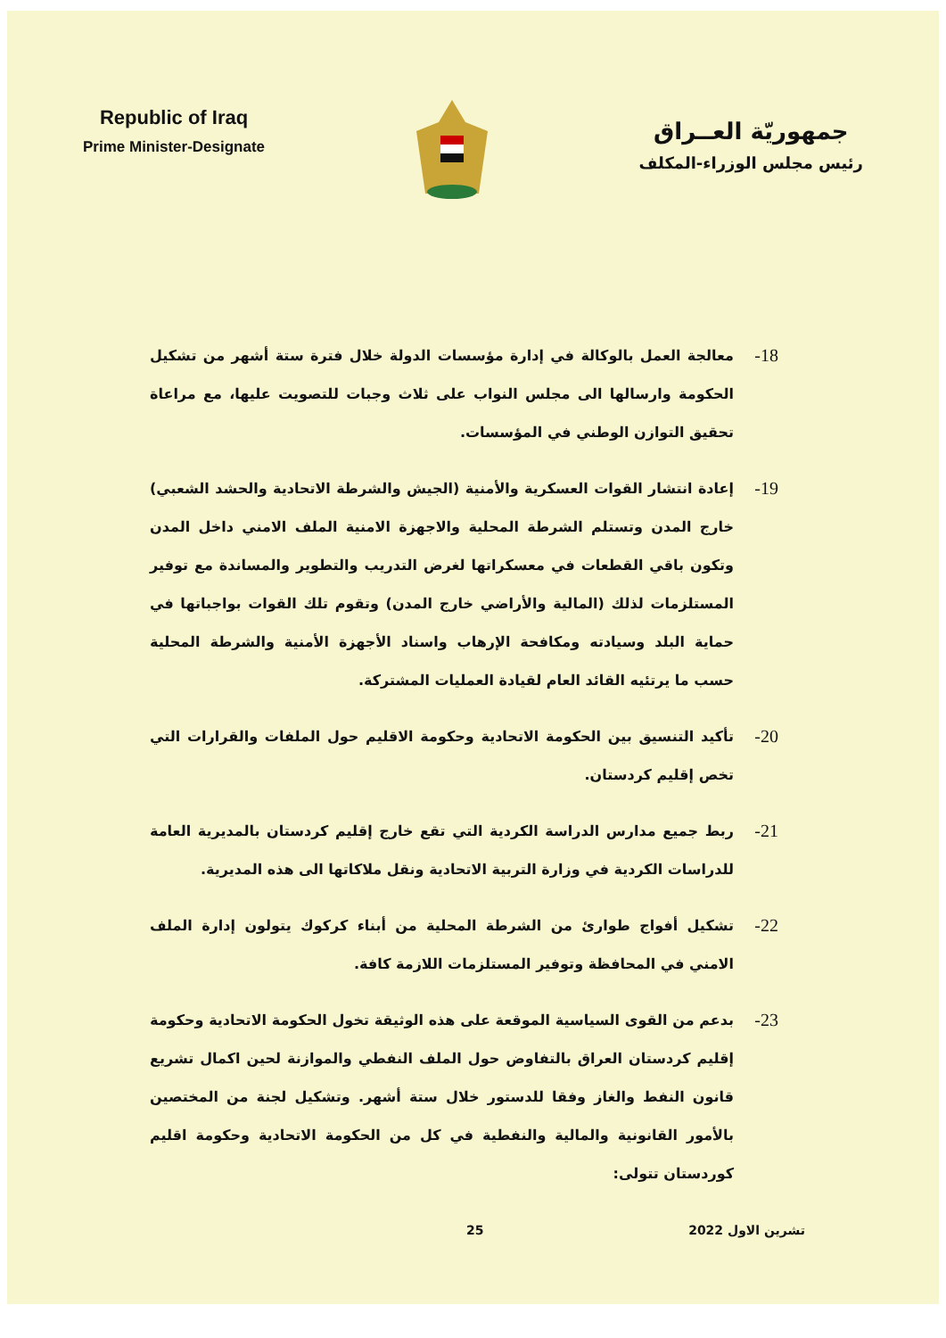Republic of Iraq
Prime Minister-Designate
جمهوريّة العــراق
رئيس مجلس الوزراء-المكلف
18-
معالجة العمل بالوكالة في إدارة مؤسسات الدولة خلال فترة ستة أشهر من تشكيل الحكومة وارسالها الى مجلس النواب على ثلاث وجبات للتصويت عليها، مع مراعاة تحقيق التوازن الوطني في المؤسسات.
19-
إعادة انتشار القوات العسكرية والأمنية (الجيش والشرطة الاتحادية والحشد الشعبي) خارج المدن وتستلم الشرطة المحلية والاجهزة الامنية الملف الامني داخل المدن وتكون باقي القطعات في معسكراتها لغرض التدريب والتطوير والمساندة مع توفير المستلزمات لذلك (المالية والأراضي خارج المدن) وتقوم تلك القوات بواجباتها في حماية البلد وسيادته ومكافحة الإرهاب واسناد الأجهزة الأمنية والشرطة المحلية حسب ما يرتئيه القائد العام لقيادة العمليات المشتركة.
20-
تأكيد التنسيق بين الحكومة الاتحادية وحكومة الاقليم حول الملفات والقرارات التي تخص إقليم كردستان.
21-
ربط جميع مدارس الدراسة الكردية التي تقع خارج إقليم كردستان بالمديرية العامة للدراسات الكردية في وزارة التربية الاتحادية ونقل ملاكاتها الى هذه المديرية.
22-
تشكيل أفواج طوارئ من الشرطة المحلية من أبناء كركوك يتولون إدارة الملف الامني في المحافظة وتوفير المستلزمات اللازمة كافة.
23-
بدعم من القوى السياسية الموقعة على هذه الوثيقة تخول الحكومة الاتحادية وحكومة إقليم كردستان العراق بالتفاوض حول الملف النفطي والموازنة لحين اكمال تشريع قانون النفط والغاز وفقا للدستور خلال ستة أشهر. وتشكيل لجنة من المختصين بالأمور القانونية والمالية والنفطية في كل من الحكومة الاتحادية وحكومة اقليم كوردستان تتولى:
تشرين الاول 2022 25